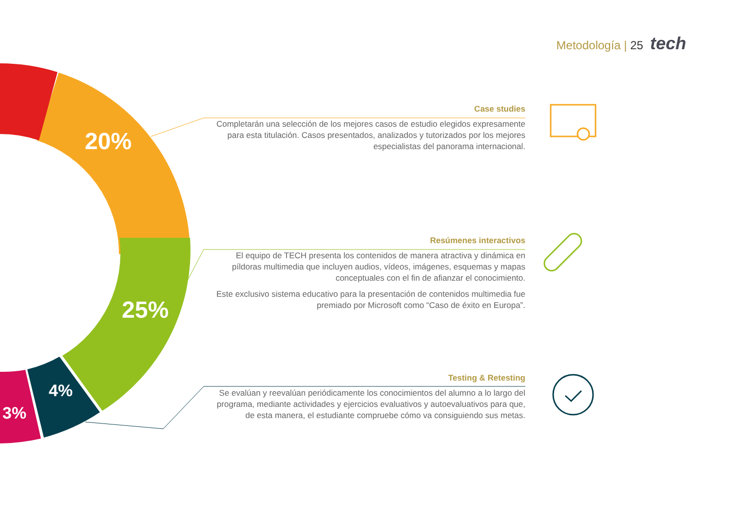Metodología | 25 tech
20%
25%
4%
3%
Case studies
Completarán una selección de los mejores casos de estudio elegidos expresamente para esta titulación. Casos presentados, analizados y tutorizados por los mejores especialistas del panorama internacional.
Resúmenes interactivos
El equipo de TECH presenta los contenidos de manera atractiva y dinámica en píldoras multimedia que incluyen audios, vídeos, imágenes, esquemas y mapas conceptuales con el fin de afianzar el conocimiento.
Este exclusivo sistema educativo para la presentación de contenidos multimedia fue premiado por Microsoft como “Caso de éxito en Europa”.
Testing & Retesting
Se evalúan y reevalúan periódicamente los conocimientos del alumno a lo largo del programa, mediante actividades y ejercicios evaluativos y autoevaluativos para que, de esta manera, el estudiante compruebe cómo va consiguiendo sus metas.